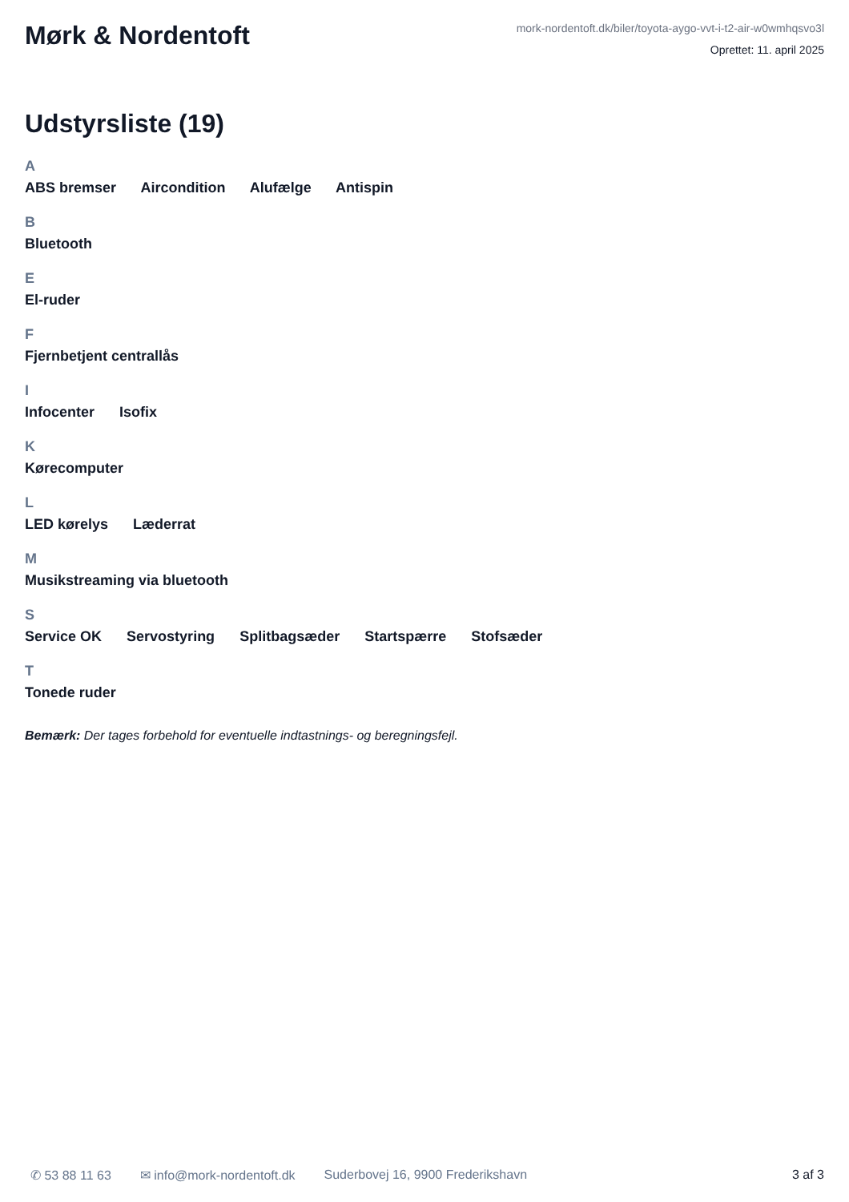Mørk & Nordentoft
mork-nordentoft.dk/biler/toyota-aygo-vvt-i-t2-air-w0wmhqsvo3l
Oprettet: 11. april 2025
Udstyrsliste (19)
A
ABS bremser Aircondition Alufælge Antispin
B
Bluetooth
E
El-ruder
F
Fjernbetjent centrallås
I
Infocenter Isofix
K
Kørecomputer
L
LED kørelys Læderrat
M
Musikstreaming via bluetooth
S
Service OK Servostyring Splitbagsæder Startspærre Stofsæder
T
Tonede ruder
Bemærk: Der tages forbehold for eventuelle indtastnings- og beregningsfejl.
✆ 53 88 11 63 ✉ info@mork-nordentoft.dk Suderbovej 16, 9900 Frederikshavn 3 af 3